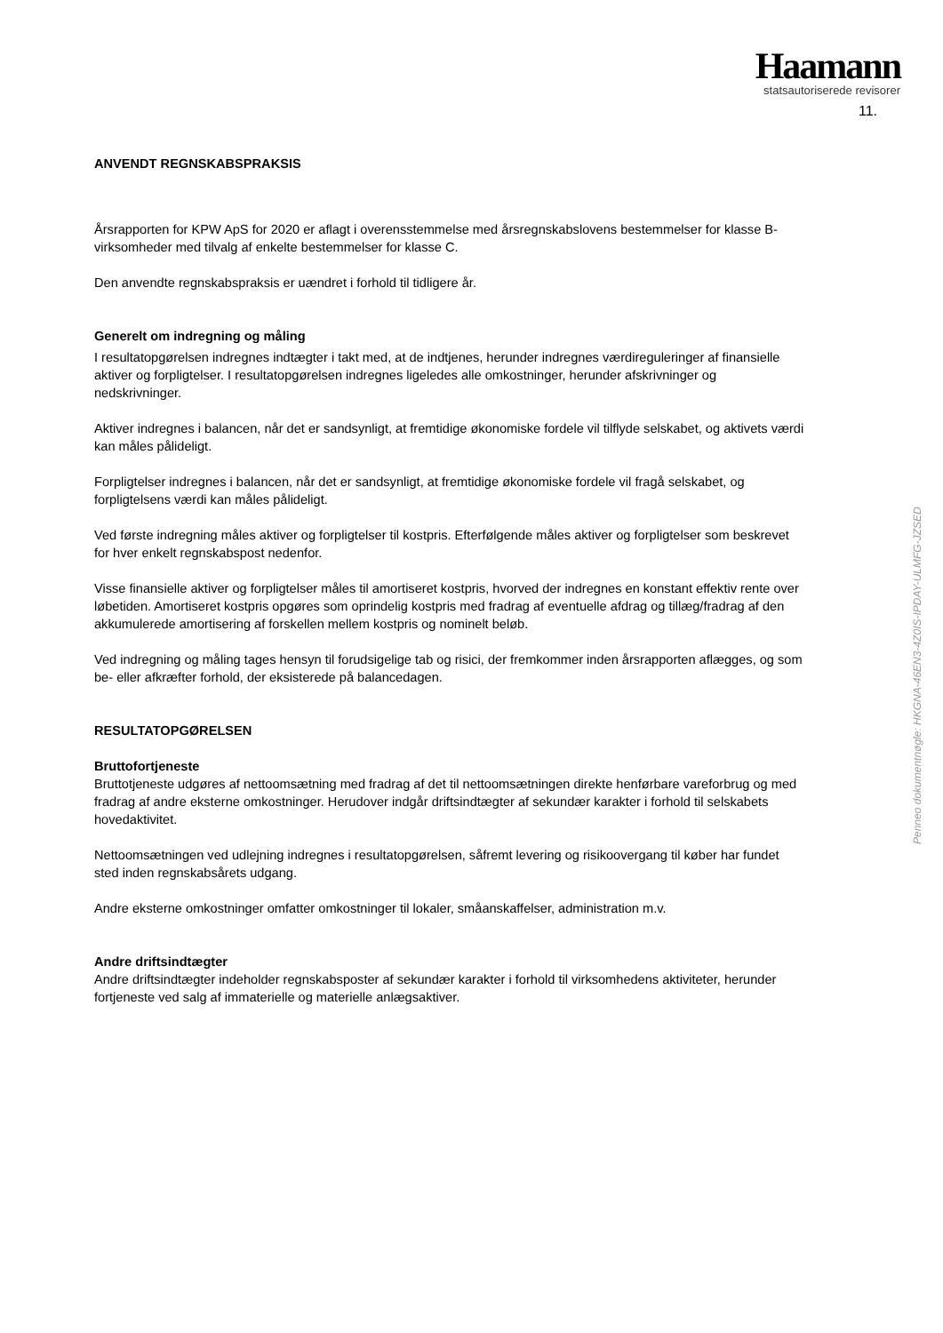Haamann
statsautoriserede revisorer
11.
ANVENDT REGNSKABSPRAKSIS
Årsrapporten for KPW ApS for 2020 er aflagt i overensstemmelse med årsregnskabslovens bestemmelser for klasse B-virksomheder med tilvalg af enkelte bestemmelser for klasse C.
Den anvendte regnskabspraksis er uændret i forhold til tidligere år.
Generelt om indregning og måling
I resultatopgørelsen indregnes indtægter i takt med, at de indtjenes, herunder indregnes værdireguleringer af finansielle aktiver og forpligtelser. I resultatopgørelsen indregnes ligeledes alle omkostninger, herunder afskrivninger og nedskrivninger.
Aktiver indregnes i balancen, når det er sandsynligt, at fremtidige økonomiske fordele vil tilflyde selskabet, og aktivets værdi kan måles pålideligt.
Forpligtelser indregnes i balancen, når det er sandsynligt, at fremtidige økonomiske fordele vil fragå selskabet, og forpligtelsens værdi kan måles pålideligt.
Ved første indregning måles aktiver og forpligtelser til kostpris. Efterfølgende måles aktiver og forpligtelser som beskrevet for hver enkelt regnskabspost nedenfor.
Visse finansielle aktiver og forpligtelser måles til amortiseret kostpris, hvorved der indregnes en konstant effektiv rente over løbetiden. Amortiseret kostpris opgøres som oprindelig kostpris med fradrag af eventuelle afdrag og tillæg/fradrag af den akkumulerede amortisering af forskellen mellem kostpris og nominelt beløb.
Ved indregning og måling tages hensyn til forudsigelige tab og risici, der fremkommer inden årsrapporten aflægges, og som be- eller afkræfter forhold, der eksisterede på balancedagen.
RESULTATOPGØRELSEN
Bruttofortjeneste
Bruttotjeneste udgøres af nettoomsætning med fradrag af det til nettoomsætningen direkte henførbare vareforbrug og med fradrag af andre eksterne omkostninger. Herudover indgår driftsindtægter af sekundær karakter i forhold til selskabets hovedaktivitet.
Nettoomsætningen ved udlejning indregnes i resultatopgørelsen, såfremt levering og risikoovergang til køber har fundet sted inden regnskabsårets udgang.
Andre eksterne omkostninger omfatter omkostninger til lokaler, småanskaffelser, administration m.v.
Andre driftsindtægter
Andre driftsindtægter indeholder regnskabsposter af sekundær karakter i forhold til virksomhedens aktiviteter, herunder fortjeneste ved salg af immaterielle og materielle anlægsaktiver.
Penneo dokumentnøgle: HKGNA-46EN3-4Z0IS-IPDAY-ULMFG-JZSED